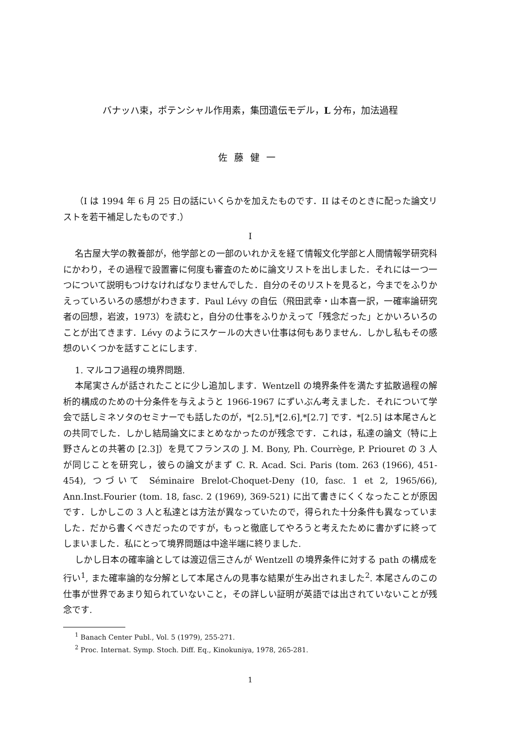バナッハ束，ポテンシャル作用素，集団遺伝モデル，L 分布，加法過程
佐藤健一
（I は 1994 年 6 月 25 日の話にいくらかを加えたものです．II はそのときに配った論文リストを若干補足したものです.）
I
名古屋大学の教養部が，他学部との一部のいれかえを経て情報文化学部と人間情報学研究科にかわり，その過程で設置審に何度も審査のために論文リストを出しました．それには一つ一つについて説明もつけなければなりませんでした．自分のそのリストを見ると，今までをふりかえっていろいろの感想がわきます．Paul Lévy の自伝（飛田武幸・山本喜一訳，一確率論研究者の回想，岩波，1973）を読むと，自分の仕事をふりかえって「残念だった」とかいろいろのことが出てきます．Lévy のようにスケールの大きい仕事は何もありません．しかし私もその感想のいくつかを話すことにします.
1. マルコフ過程の境界問題.
本尾実さんが話されたことに少し追加します．Wentzell の境界条件を満たす拡散過程の解析的構成のための十分条件を与えようと 1966-1967 にずいぶん考えました．それについて学会で話しミネソタのセミナーでも話したのが，*[2.5],*[2.6],*[2.7] です．*[2.5] は本尾さんとの共同でした．しかし結局論文にまとめなかったのが残念です．これは，私達の論文（特に上野さんとの共著の [2.3]）を見てフランスの J. M. Bony, Ph. Courrège, P. Priouret の 3 人が同じことを研究し，彼らの論文がまず C. R. Acad. Sci. Paris (tom. 263 (1966), 451-454), つづいて Séminaire Brelot-Choquet-Deny (10, fasc. 1 et 2, 1965/66), Ann.Inst.Fourier (tom. 18, fasc. 2 (1969), 369-521) に出て書きにくくなったことが原因です．しかしこの 3 人と私達とは方法が異なっていたので，得られた十分条件も異なっていました．だから書くべきだったのですが，もっと徹底してやろうと考えたために書かずに終ってしまいました．私にとって境界問題は中途半端に終りました.
しかし日本の確率論としては渡辺信三さんが Wentzell の境界条件に対する path の構成を行い<sup>1</sup>, また確率論的な分解として本尾さんの見事な結果が生み出されました<sup>2</sup>. 本尾さんのこの仕事が世界であまり知られていないこと，その詳しい証明が英語では出されていないことが残念です.
<sup>1</sup> Banach Center Publ., Vol. 5 (1979), 255-271.
<sup>2</sup> Proc. Internat. Symp. Stoch. Diff. Eq., Kinokuniya, 1978, 265-281.
1